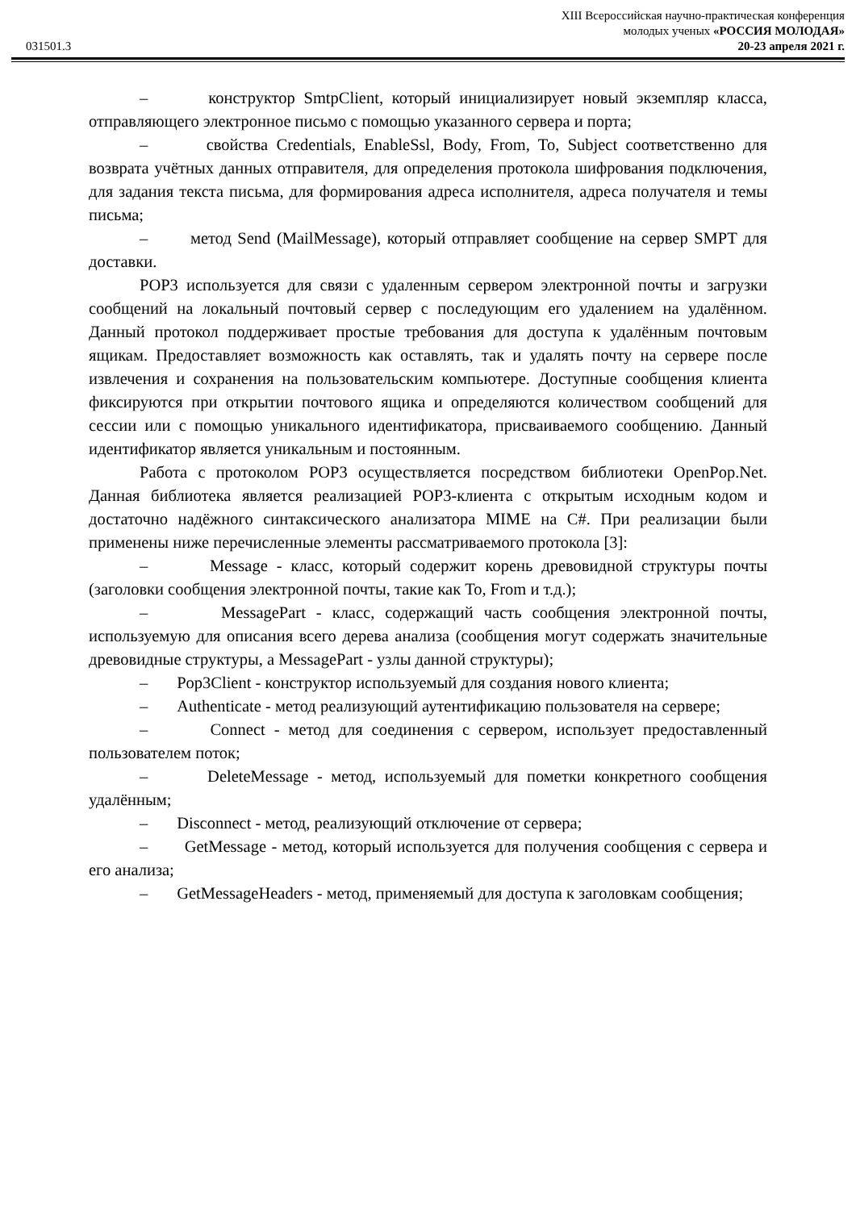031501.3
XIII Всероссийская научно-практическая конференция
молодых ученых «РОССИЯ МОЛОДАЯ»
20-23 апреля 2021 г.
– конструктор SmtpClient, который инициализирует новый экземпляр класса, отправляющего электронное письмо с помощью указанного сервера и порта;
– свойства Credentials, EnableSsl, Body, From, To, Subject соответственно для возврата учётных данных отправителя, для определения протокола шифрования подключения, для задания текста письма, для формирования адреса исполнителя, адреса получателя и темы письма;
– метод Send (MailMessage), который отправляет сообщение на сервер SMPT для доставки.
POP3 используется для связи с удаленным сервером электронной почты и загрузки сообщений на локальный почтовый сервер с последующим его удалением на удалённом. Данный протокол поддерживает простые требования для доступа к удалённым почтовым ящикам. Предоставляет возможность как оставлять, так и удалять почту на сервере после извлечения и сохранения на пользовательским компьютере. Доступные сообщения клиента фиксируются при открытии почтового ящика и определяются количеством сообщений для сессии или с помощью уникального идентификатора, присваиваемого сообщению. Данный идентификатор является уникальным и постоянным.
Работа с протоколом POP3 осуществляется посредством библиотеки OpenPop.Net. Данная библиотека является реализацией POP3-клиента с открытым исходным кодом и достаточно надёжного синтаксического анализатора MIME на C#. При реализации были применены ниже перечисленные элементы рассматриваемого протокола [3]:
– Message - класс, который содержит корень древовидной структуры почты (заголовки сообщения электронной почты, такие как To, From и т.д.);
– MessagePart - класс, содержащий часть сообщения электронной почты, используемую для описания всего дерева анализа (сообщения могут содержать значительные древовидные структуры, а MessagePart - узлы данной структуры);
– Pop3Client - конструктор используемый для создания нового клиента;
– Authenticate - метод реализующий аутентификацию пользователя на сервере;
– Connect - метод для соединения с сервером, использует предоставленный пользователем поток;
– DeleteMessage - метод, используемый для пометки конкретного сообщения удалённым;
– Disconnect - метод, реализующий отключение от сервера;
– GetMessage - метод, который используется для получения сообщения с сервера и его анализа;
– GetMessageHeaders - метод, применяемый для доступа к заголовкам сообщения;